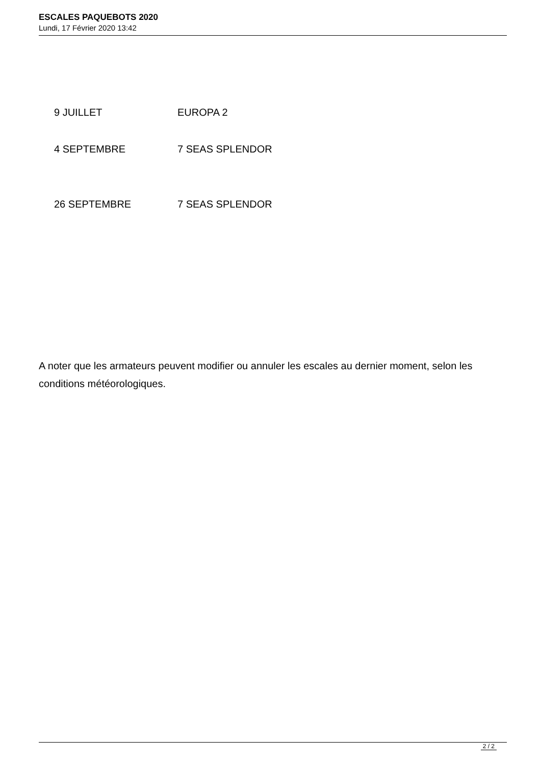ESCALES PAQUEBOTS 2020
Lundi, 17 Février 2020 13:42
| 9 JUILLET | EUROPA 2 |
| 4 SEPTEMBRE | 7 SEAS SPLENDOR |
| 26 SEPTEMBRE | 7 SEAS SPLENDOR |
A noter que les armateurs peuvent modifier ou annuler les escales au dernier moment, selon les conditions météorologiques.
2 / 2